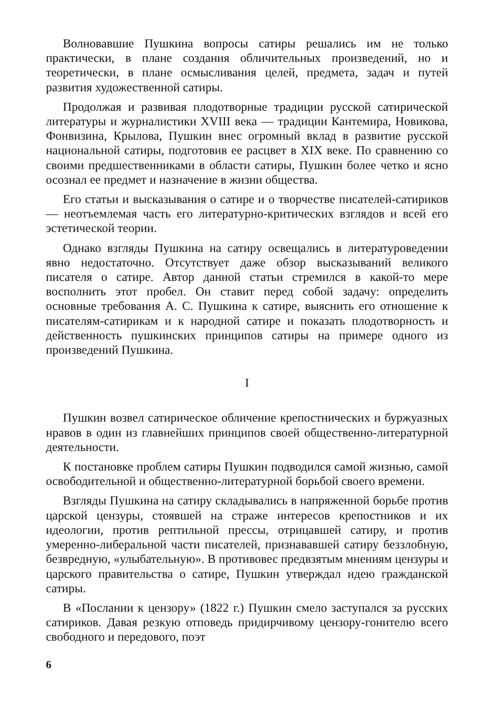Волновавшие Пушкина вопросы сатиры решались им не только практически, в плане создания обличительных произведений, но и теоретически, в плане осмысливания целей, предмета, задач и путей развития художественной сатиры.
Продолжая и развивая плодотворные традиции русской сатирической литературы и журналистики XVIII века — традиции Кантемира, Новикова, Фонвизина, Крылова, Пушкин внес огромный вклад в развитие русской национальной сатиры, подготовив ее расцвет в XIX веке. По сравнению со своими предшественниками в области сатиры, Пушкин более четко и ясно осознал ее предмет и назначение в жизни общества.
Его статьи и высказывания о сатире и о творчестве писателей-сатириков — неотъемлемая часть его литературно-критических взглядов и всей его эстетической теории.
Однако взгляды Пушкина на сатиру освещались в литературоведении явно недостаточно. Отсутствует даже обзор высказываний великого писателя о сатире. Автор данной статьи стремился в какой-то мере восполнить этот пробел. Он ставит перед собой задачу: определить основные требования А. С. Пушкина к сатире, выяснить его отношение к писателям-сатирикам и к народной сатире и показать плодотворность и действенность пушкинских принципов сатиры на примере одного из произведений Пушкина.
I
Пушкин возвел сатирическое обличение крепостнических и буржуазных нравов в один из главнейших принципов своей общественно-литературной деятельности.
К постановке проблем сатиры Пушкин подводился самой жизнью, самой освободительной и общественно-литературной борьбой своего времени.
Взгляды Пушкина на сатиру складывались в напряженной борьбе против царской цензуры, стоявшей на страже интересов крепостников и их идеологии, против рептильной прессы, отрицавшей сатиру, и против умеренно-либеральной части писателей, признававшей сатиру беззлобную, безвредную, «улыбательную». В противовес предвзятым мнениям цензуры и царского правительства о сатире, Пушкин утверждал идею гражданской сатиры.
В «Послании к цензору» (1822 г.) Пушкин смело заступался за русских сатириков. Давая резкую отповедь придирчивому цензору-гонителю всего свободного и передового, поэт
6